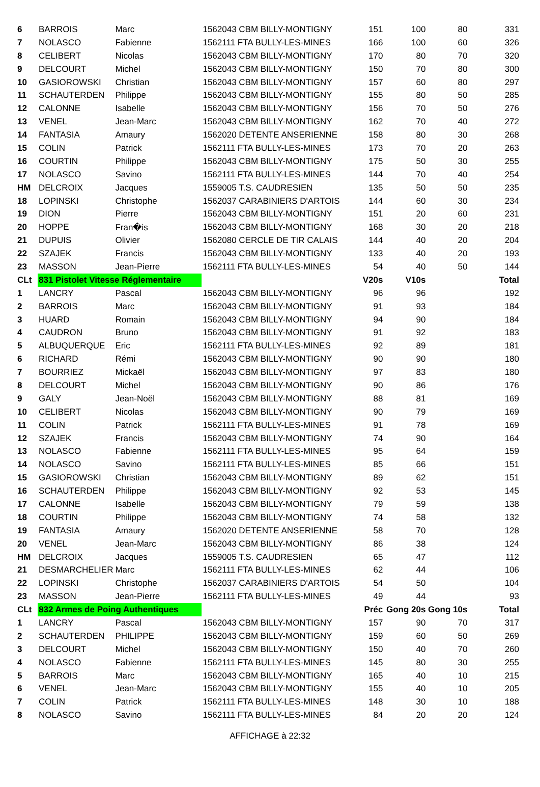| 6 | BARROIS | Marc | 1562043 CBM BILLY-MONTIGNY | 151 | 100 | 80 | 331 |
| 7 | NOLASCO | Fabienne | 1562111 FTA BULLY-LES-MINES | 166 | 100 | 60 | 326 |
| 8 | CELIBERT | Nicolas | 1562043 CBM BILLY-MONTIGNY | 170 | 80 | 70 | 320 |
| 9 | DELCOURT | Michel | 1562043 CBM BILLY-MONTIGNY | 150 | 70 | 80 | 300 |
| 10 | GASIOROWSKI | Christian | 1562043 CBM BILLY-MONTIGNY | 157 | 60 | 80 | 297 |
| 11 | SCHAUTERDEN | Philippe | 1562043 CBM BILLY-MONTIGNY | 155 | 80 | 50 | 285 |
| 12 | CALONNE | Isabelle | 1562043 CBM BILLY-MONTIGNY | 156 | 70 | 50 | 276 |
| 13 | VENEL | Jean-Marc | 1562043 CBM BILLY-MONTIGNY | 162 | 70 | 40 | 272 |
| 14 | FANTASIA | Amaury | 1562020 DETENTE ANSERIENNE | 158 | 80 | 30 | 268 |
| 15 | COLIN | Patrick | 1562111 FTA BULLY-LES-MINES | 173 | 70 | 20 | 263 |
| 16 | COURTIN | Philippe | 1562043 CBM BILLY-MONTIGNY | 175 | 50 | 30 | 255 |
| 17 | NOLASCO | Savino | 1562111 FTA BULLY-LES-MINES | 144 | 70 | 40 | 254 |
| HM | DELCROIX | Jacques | 1559005 T.S. CAUDRESIEN | 135 | 50 | 50 | 235 |
| 18 | LOPINSKI | Christophe | 1562037 CARABINIERS D'ARTOIS | 144 | 60 | 30 | 234 |
| 19 | DION | Pierre | 1562043 CBM BILLY-MONTIGNY | 151 | 20 | 60 | 231 |
| 20 | HOPPE | Fran�is | 1562043 CBM BILLY-MONTIGNY | 168 | 30 | 20 | 218 |
| 21 | DUPUIS | Olivier | 1562080 CERCLE DE TIR CALAIS | 144 | 40 | 20 | 204 |
| 22 | SZAJEK | Francis | 1562043 CBM BILLY-MONTIGNY | 133 | 40 | 20 | 193 |
| 23 | MASSON | Jean-Pierre | 1562111 FTA BULLY-LES-MINES | 54 | 40 | 50 | 144 |
| CLt | 831 Pistolet Vitesse Réglementaire | | | V20s | V10s | | Total |
| 1 | LANCRY | Pascal | 1562043 CBM BILLY-MONTIGNY | 96 | 96 | | 192 |
| 2 | BARROIS | Marc | 1562043 CBM BILLY-MONTIGNY | 91 | 93 | | 184 |
| 3 | HUARD | Romain | 1562043 CBM BILLY-MONTIGNY | 94 | 90 | | 184 |
| 4 | CAUDRON | Bruno | 1562043 CBM BILLY-MONTIGNY | 91 | 92 | | 183 |
| 5 | ALBUQUERQUE | Eric | 1562111 FTA BULLY-LES-MINES | 92 | 89 | | 181 |
| 6 | RICHARD | Rémi | 1562043 CBM BILLY-MONTIGNY | 90 | 90 | | 180 |
| 7 | BOURRIEZ | Mickaël | 1562043 CBM BILLY-MONTIGNY | 97 | 83 | | 180 |
| 8 | DELCOURT | Michel | 1562043 CBM BILLY-MONTIGNY | 90 | 86 | | 176 |
| 9 | GALY | Jean-Noël | 1562043 CBM BILLY-MONTIGNY | 88 | 81 | | 169 |
| 10 | CELIBERT | Nicolas | 1562043 CBM BILLY-MONTIGNY | 90 | 79 | | 169 |
| 11 | COLIN | Patrick | 1562111 FTA BULLY-LES-MINES | 91 | 78 | | 169 |
| 12 | SZAJEK | Francis | 1562043 CBM BILLY-MONTIGNY | 74 | 90 | | 164 |
| 13 | NOLASCO | Fabienne | 1562111 FTA BULLY-LES-MINES | 95 | 64 | | 159 |
| 14 | NOLASCO | Savino | 1562111 FTA BULLY-LES-MINES | 85 | 66 | | 151 |
| 15 | GASIOROWSKI | Christian | 1562043 CBM BILLY-MONTIGNY | 89 | 62 | | 151 |
| 16 | SCHAUTERDEN | Philippe | 1562043 CBM BILLY-MONTIGNY | 92 | 53 | | 145 |
| 17 | CALONNE | Isabelle | 1562043 CBM BILLY-MONTIGNY | 79 | 59 | | 138 |
| 18 | COURTIN | Philippe | 1562043 CBM BILLY-MONTIGNY | 74 | 58 | | 132 |
| 19 | FANTASIA | Amaury | 1562020 DETENTE ANSERIENNE | 58 | 70 | | 128 |
| 20 | VENEL | Jean-Marc | 1562043 CBM BILLY-MONTIGNY | 86 | 38 | | 124 |
| HM | DELCROIX | Jacques | 1559005 T.S. CAUDRESIEN | 65 | 47 | | 112 |
| 21 | DESMARCHELIER | Marc | 1562111 FTA BULLY-LES-MINES | 62 | 44 | | 106 |
| 22 | LOPINSKI | Christophe | 1562037 CARABINIERS D'ARTOIS | 54 | 50 | | 104 |
| 23 | MASSON | Jean-Pierre | 1562111 FTA BULLY-LES-MINES | 49 | 44 | | 93 |
| CLt | 832 Armes de Poing Authentiques | | | Préc | Gong 20s | Gong 10s | Total |
| 1 | LANCRY | Pascal | 1562043 CBM BILLY-MONTIGNY | 157 | 90 | 70 | 317 |
| 2 | SCHAUTERDEN | PHILIPPE | 1562043 CBM BILLY-MONTIGNY | 159 | 60 | 50 | 269 |
| 3 | DELCOURT | Michel | 1562043 CBM BILLY-MONTIGNY | 150 | 40 | 70 | 260 |
| 4 | NOLASCO | Fabienne | 1562111 FTA BULLY-LES-MINES | 145 | 80 | 30 | 255 |
| 5 | BARROIS | Marc | 1562043 CBM BILLY-MONTIGNY | 165 | 40 | 10 | 215 |
| 6 | VENEL | Jean-Marc | 1562043 CBM BILLY-MONTIGNY | 155 | 40 | 10 | 205 |
| 7 | COLIN | Patrick | 1562111 FTA BULLY-LES-MINES | 148 | 30 | 10 | 188 |
| 8 | NOLASCO | Savino | 1562111 FTA BULLY-LES-MINES | 84 | 20 | 20 | 124 |
AFFICHAGE à 22:32